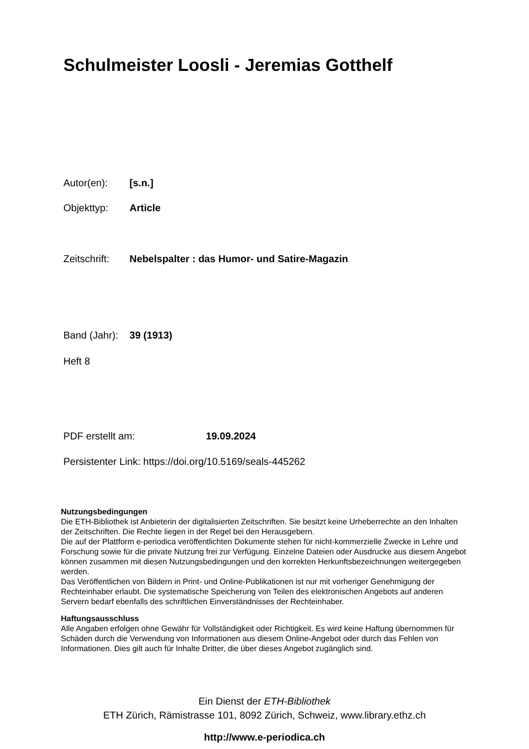Schulmeister Loosli - Jeremias Gotthelf
Autor(en): [s.n.]
Objekttyp: Article
Zeitschrift: Nebelspalter : das Humor- und Satire-Magazin
Band (Jahr): 39 (1913)
Heft 8
PDF erstellt am: 19.09.2024
Persistenter Link: https://doi.org/10.5169/seals-445262
Nutzungsbedingungen
Die ETH-Bibliothek ist Anbieterin der digitalisierten Zeitschriften. Sie besitzt keine Urheberrechte an den Inhalten der Zeitschriften. Die Rechte liegen in der Regel bei den Herausgebern.
Die auf der Plattform e-periodica veröffentlichten Dokumente stehen für nicht-kommerzielle Zwecke in Lehre und Forschung sowie für die private Nutzung frei zur Verfügung. Einzelne Dateien oder Ausdrucke aus diesem Angebot können zusammen mit diesen Nutzungsbedingungen und den korrekten Herkunftsbezeichnungen weitergegeben werden.
Das Veröffentlichen von Bildern in Print- und Online-Publikationen ist nur mit vorheriger Genehmigung der Rechteinhaber erlaubt. Die systematische Speicherung von Teilen des elektronischen Angebots auf anderen Servern bedarf ebenfalls des schriftlichen Einverständnisses der Rechteinhaber.
Haftungsausschluss
Alle Angaben erfolgen ohne Gewähr für Vollständigkeit oder Richtigkeit. Es wird keine Haftung übernommen für Schäden durch die Verwendung von Informationen aus diesem Online-Angebot oder durch das Fehlen von Informationen. Dies gilt auch für Inhalte Dritter, die über dieses Angebot zugänglich sind.
Ein Dienst der ETH-Bibliothek
ETH Zürich, Rämistrasse 101, 8092 Zürich, Schweiz, www.library.ethz.ch
http://www.e-periodica.ch